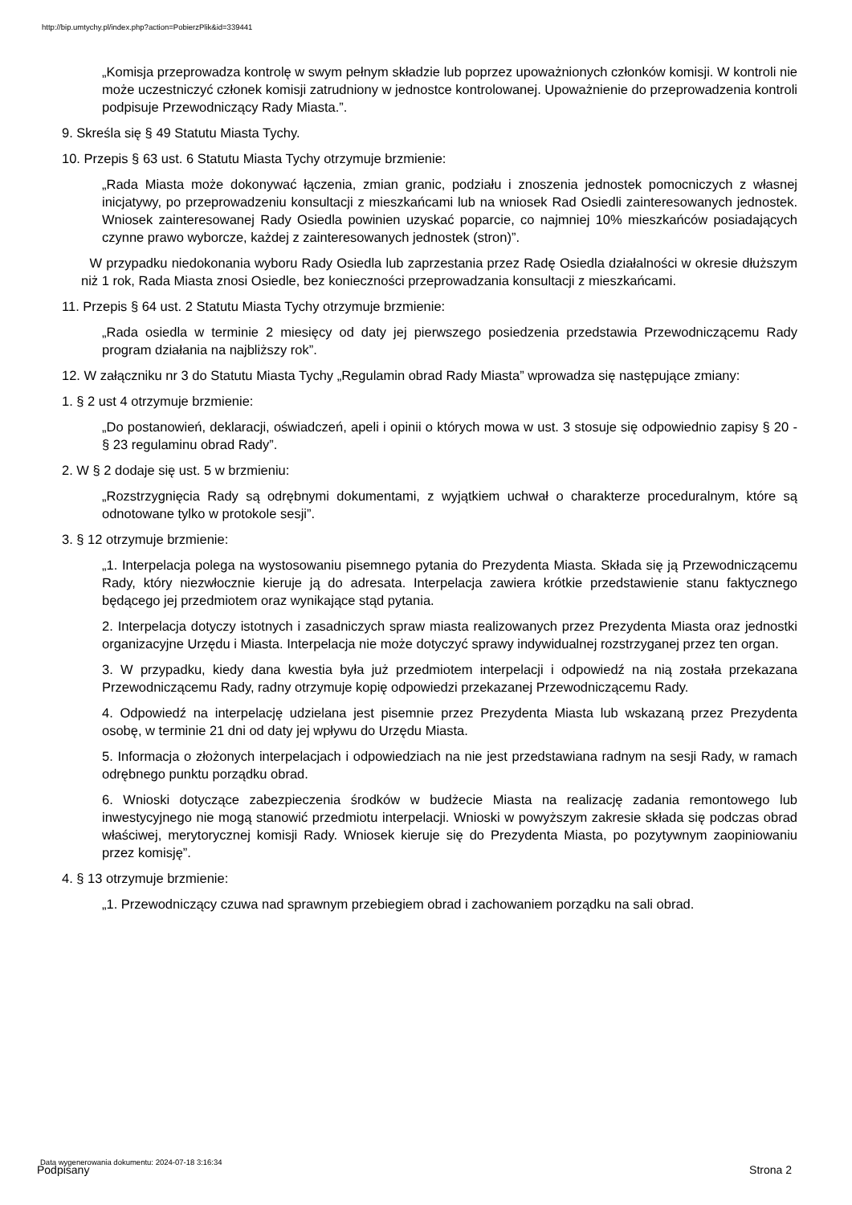http://bip.umtychy.pl/index.php?action=PobierzPlik&id=339441
„Komisja przeprowadza kontrolę w swym pełnym składzie lub poprzez upoważnionych członków komisji. W kontroli nie może uczestniczyć członek komisji zatrudniony w jednostce kontrolowanej. Upoważnienie do przeprowadzenia kontroli podpisuje Przewodniczący Rady Miasta.”.
9. Skreśla się § 49 Statutu Miasta Tychy.
10. Przepis § 63 ust. 6 Statutu Miasta Tychy otrzymuje brzmienie:
„Rada Miasta może dokonywać łączenia, zmian granic, podziału i znoszenia jednostek pomocniczych z własnej inicjatywy, po przeprowadzeniu konsultacji z mieszkańcami lub na wniosek Rad Osiedli zainteresowanych jednostek. Wniosek zainteresowanej Rady Osiedla powinien uzyskać poparcie, co najmniej 10% mieszkańców posiadających czynne prawo wyborcze, każdej z zainteresowanych jednostek (stron)”.
W przypadku niedokonania wyboru Rady Osiedla lub zaprzestania przez Radę Osiedla działalności w okresie dłuższym niż 1 rok, Rada Miasta znosi Osiedle, bez konieczności przeprowadzania konsultacji z mieszkańcami.
11. Przepis § 64 ust. 2 Statutu Miasta Tychy otrzymuje brzmienie:
„Rada osiedla w terminie 2 miesięcy od daty jej pierwszego posiedzenia przedstawia Przewodniczącemu Rady program działania na najbliższy rok”.
12. W załączniku nr 3 do Statutu Miasta Tychy „Regulamin obrad Rady Miasta” wprowadza się następujące zmiany:
1. § 2 ust 4 otrzymuje brzmienie:
„Do postanowień, deklaracji, oświadczeń, apeli i opinii o których mowa w ust. 3 stosuje się odpowiednio zapisy § 20 - § 23 regulaminu obrad Rady”.
2. W § 2 dodaje się ust. 5 w brzmieniu:
„Rozstrzygnięcia Rady są odrębnymi dokumentami, z wyjątkiem uchwał o charakterze proceduralnym, które są odnotowane tylko w protokole sesji”.
3. § 12 otrzymuje brzmienie:
„1. Interpelacja polega na wystosowaniu pisemnego pytania do Prezydenta Miasta. Składa się ją Przewodniczącemu Rady, który niezwłocznie kieruje ją do adresata. Interpelacja zawiera krótkie przedstawienie stanu faktycznego będącego jej przedmiotem oraz wynikające stąd pytania.
2. Interpelacja dotyczy istotnych i zasadniczych spraw miasta realizowanych przez Prezydenta Miasta oraz jednostki organizacyjne Urzędu i Miasta. Interpelacja nie może dotyczyć sprawy indywidualnej rozstrzyganej przez ten organ.
3. W przypadku, kiedy dana kwestia była już przedmiotem interpelacji i odpowiedź na nią została przekazana Przewodniczącemu Rady, radny otrzymuje kopię odpowiedzi przekazanej Przewodniczącemu Rady.
4. Odpowiedź na interpelację udzielana jest pisemnie przez Prezydenta Miasta lub wskazaną przez Prezydenta osobę, w terminie 21 dni od daty jej wpływu do Urzędu Miasta.
5. Informacja o złożonych interpelacjach i odpowiedziach na nie jest przedstawiana radnym na sesji Rady, w ramach odrębnego punktu porządku obrad.
6. Wnioski dotyczące zabezpieczenia środków w budżecie Miasta na realizację zadania remontowego lub inwestycyjnego nie mogą stanowić przedmiotu interpelacji. Wnioski w powyższym zakresie składa się podczas obrad właściwej, merytorycznej komisji Rady. Wniosek kieruje się do Prezydenta Miasta, po pozytywnym zaopiniowaniu przez komisję”.
4. § 13 otrzymuje brzmienie:
„1. Przewodniczący czuwa nad sprawnym przebiegiem obrad i zachowaniem porządku na sali obrad.
Data wygenerowania dokumentu: 2024-07-18 3:16:34
Podpisany Strona 2